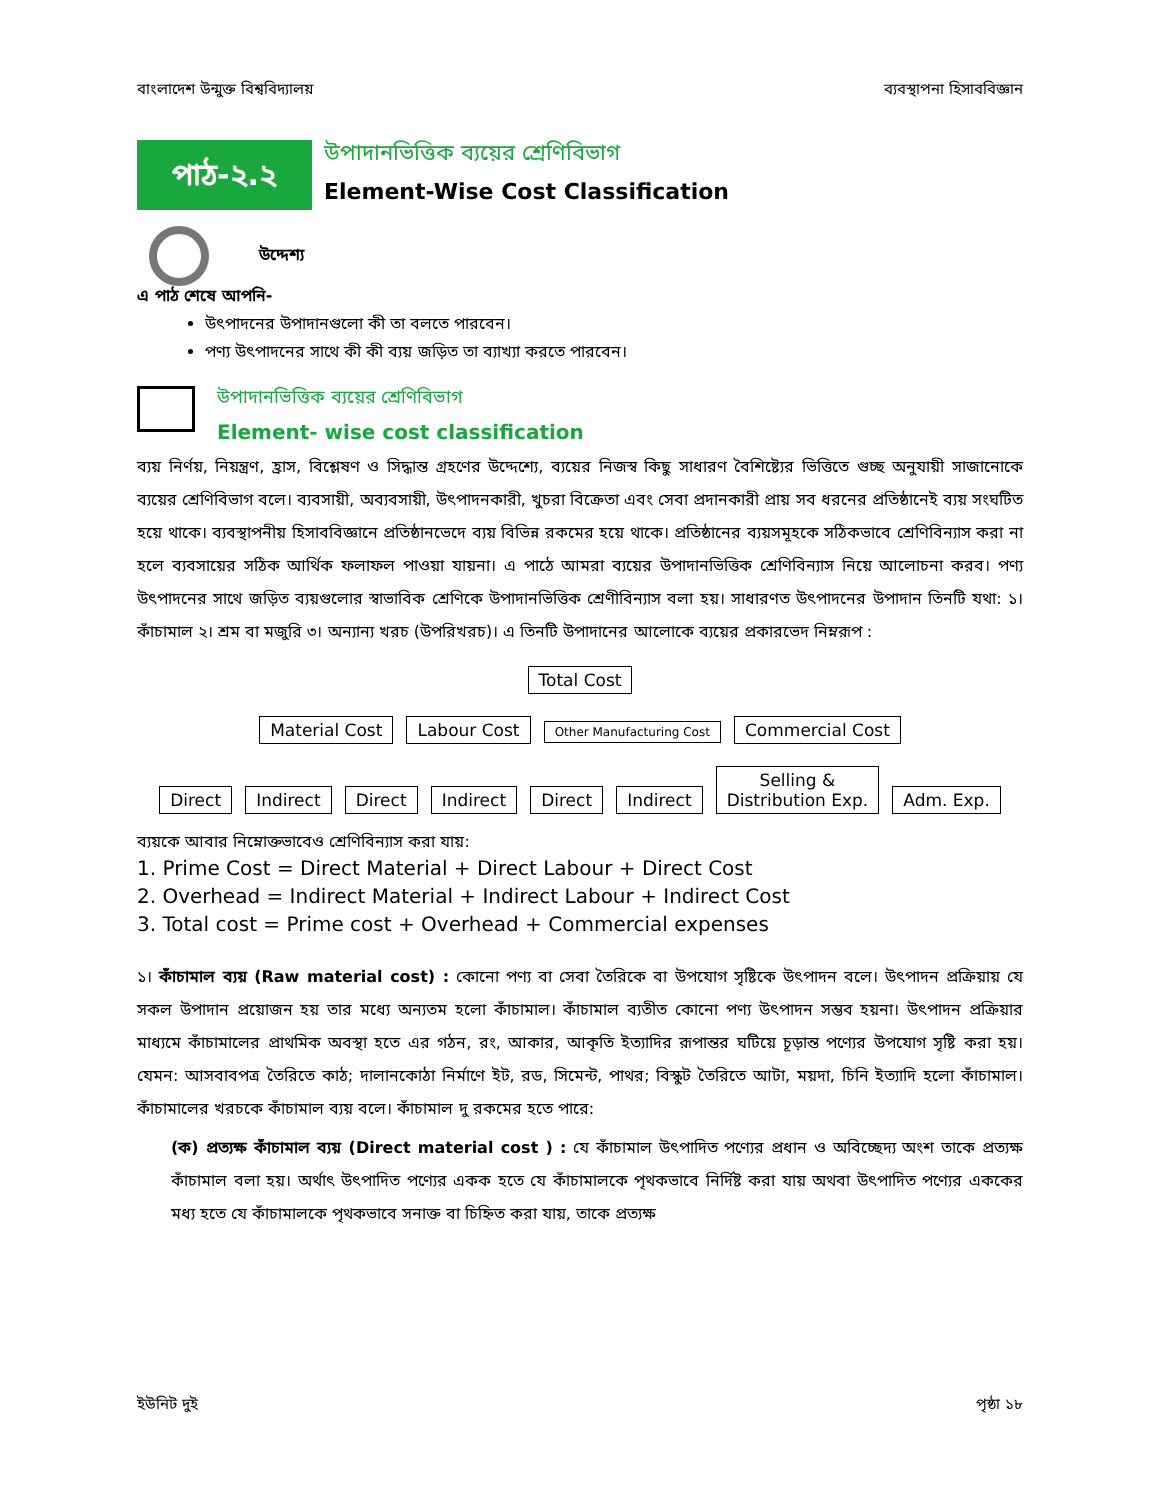বাংলাদেশ উন্মুক্ত বিশ্ববিদ্যালয় ব্যবস্থাপনা হিসাববিজ্ঞান
পাঠ-২.২
উপাদানভিত্তিক ব্যয়ের শ্রেণিবিভাগ
Element-Wise Cost Classification
উদ্দেশ্য
এ পাঠ শেষে আপনি-
উৎপাদনের উপাদানগুলো কী তা বলতে পারবেন।
পণ্য উৎপাদনের সাথে কী কী ব্যয় জড়িত তা ব্যাখ্যা করতে পারবেন।
উপাদানভিত্তিক ব্যয়ের শ্রেণিবিভাগ
Element- wise cost classification
ব্যয় নির্ণয়, নিয়ন্ত্রণ, হ্রাস, বিশ্লেষণ ও সিদ্ধান্ত গ্রহণের উদ্দেশ্যে, ব্যয়ের নিজস্ব কিছু সাধারণ বৈশিষ্ট্যের ভিত্তিতে গুচ্ছ অনুযায়ী সাজানোকে ব্যয়ের শ্রেণিবিভাগ বলে। ব্যবসায়ী, অব্যবসায়ী, উৎপাদনকারী, খুচরা বিক্রেতা এবং সেবা প্রদানকারী প্রায় সব ধরনের প্রতিষ্ঠানেই ব্যয় সংঘটিত হয়ে থাকে। ব্যবস্থাপনীয় হিসাববিজ্ঞানে প্রতিষ্ঠানভেদে ব্যয় বিভিন্ন রকমের হয়ে থাকে। প্রতিষ্ঠানের ব্যয়সমূহকে সঠিকভাবে শ্রেণিবিন্যাস করা না হলে ব্যবসায়ের সঠিক আর্থিক ফলাফল পাওয়া যায়না। এ পাঠে আমরা ব্যয়ের উপাদানভিত্তিক শ্রেণিবিন্যাস নিয়ে আলোচনা করব। পণ্য উৎপাদনের সাথে জড়িত ব্যয়গুলোর স্বাভাবিক শ্রেণিকে উপাদানভিত্তিক শ্রেণীবিন্যাস বলা হয়। সাধারণত উৎপাদনের উপাদান তিনটি যথা: ১। কাঁচামাল ২। শ্রম বা মজুরি ৩। অন্যান্য খরচ (উপরিখরচ)। এ তিনটি উপাদানের আলোকে ব্যয়ের প্রকারভেদ নিম্নরূপ :
Total Cost
Material Cost Labour Cost Other Manufacturing Cost Commercial Cost
Direct Indirect Direct Indirect Direct Indirect Selling &
Distribution Exp. Adm. Exp.
ব্যয়কে আবার নিম্নোক্তভাবেও শ্রেণিবিন্যাস করা যায়:
1. Prime Cost = Direct Material + Direct Labour + Direct Cost
2. Overhead = Indirect Material + Indirect Labour + Indirect Cost
3. Total cost = Prime cost + Overhead + Commercial expenses
১। কাঁচামাল ব্যয় (Raw material cost) : কোনো পণ্য বা সেবা তৈরিকে বা উপযোগ সৃষ্টিকে উৎপাদন বলে। উৎপাদন প্রক্রিয়ায় যে সকল উপাদান প্রয়োজন হয় তার মধ্যে অন্যতম হলো কাঁচামাল। কাঁচামাল ব্যতীত কোনো পণ্য উৎপাদন সম্ভব হয়না। উৎপাদন প্রক্রিয়ার মাধ্যমে কাঁচামালের প্রাথমিক অবস্থা হতে এর গঠন, রং, আকার, আকৃতি ইত্যাদির রূপান্তর ঘটিয়ে চূড়ান্ত পণ্যের উপযোগ সৃষ্টি করা হয়। যেমন: আসবাবপত্র তৈরিতে কাঠ; দালানকোঠা নির্মাণে ইট, রড, সিমেন্ট, পাথর; বিস্কুট তৈরিতে আটা, ময়দা, চিনি ইত্যাদি হলো কাঁচামাল। কাঁচামালের খরচকে কাঁচামাল ব্যয় বলে। কাঁচামাল দু রকমের হতে পারে:
(ক) প্রত্যক্ষ কাঁচামাল ব্যয় (Direct material cost ) : যে কাঁচামাল উৎপাদিত পণ্যের প্রধান ও অবিচ্ছেদ্য অংশ তাকে প্রত্যক্ষ কাঁচামাল বলা হয়। অর্থাৎ উৎপাদিত পণ্যের একক হতে যে কাঁচামালকে পৃথকভাবে নির্দিষ্ট করা যায় অথবা উৎপাদিত পণ্যের এককের মধ্য হতে যে কাঁচামালকে পৃথকভাবে সনাক্ত বা চিহ্নিত করা যায়, তাকে প্রত্যক্ষ
ইউনিট দুই পৃষ্ঠা ১৮